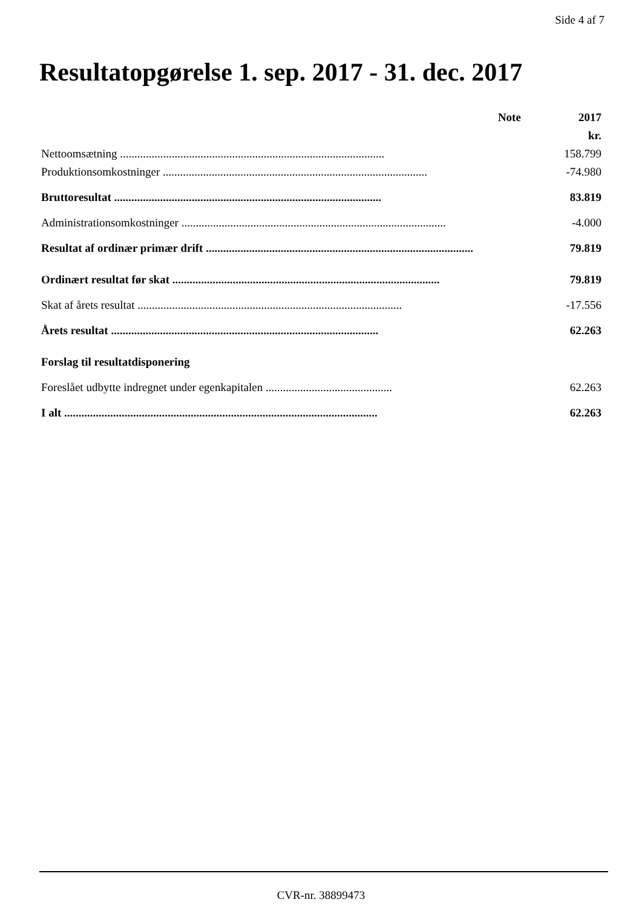Side 4 af 7
Resultatopgørelse 1. sep. 2017 - 31. dec. 2017
| | Note | 2017 |
| --- | --- | --- |
| | | kr. |
| Nettoomsætning ............................................................................................ | | 158.799 |
| Produktionsomkostninger ............................................................................................ | | -74.980 |
| Bruttoresultat ............................................................................................. | | 83.819 |
| Administrationsomkostninger ............................................................................................ | | -4.000 |
| Resultat af ordinær primær drift ............................................................................................. | | 79.819 |
| Ordinært resultat før skat ............................................................................................. | | 79.819 |
| Skat af årets resultat ............................................................................................ | | -17.556 |
| Årets resultat ............................................................................................. | | 62.263 |
| Forslag til resultatdisponering | | |
| Foreslået udbytte indregnet under egenkapitalen ............................................ | | 62.263 |
| I alt ............................................................................................................. | | 62.263 |
CVR-nr. 38899473